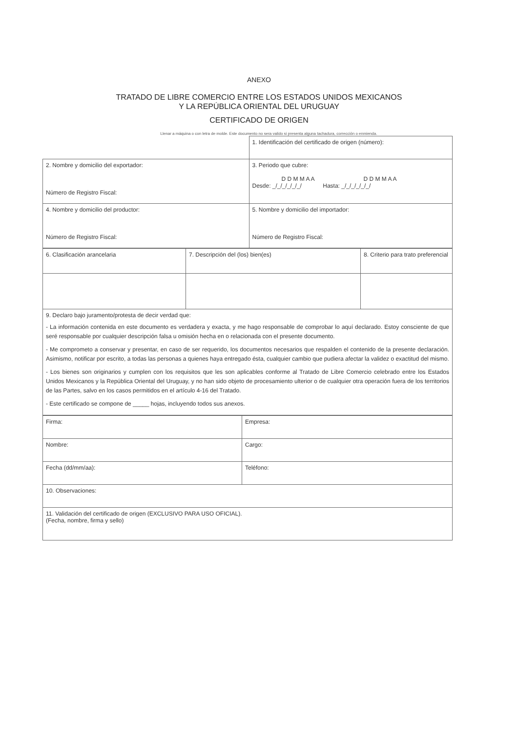ANEXO
TRATADO DE LIBRE COMERCIO ENTRE LOS ESTADOS UNIDOS MEXICANOS
Y LA REPÚBLICA ORIENTAL DEL URUGUAY
CERTIFICADO DE ORIGEN
Llenar a máquina o con letra de molde. Este documento no sera valido si presenta alguna tachadura, corrección o enmienda.
| | 1. Identificación del certificado de origen (número): |
| 2. Nombre y domicilio del exportador: Número de Registro Fiscal: | 3. Periodo que cubre: D D M M A A D D M M A A Desde: _/_/_/_/_/_/ Hasta: _/_/_/_/_/_/ |
| 4. Nombre y domicilio del productor: Número de Registro Fiscal: | 5. Nombre y domicilio del importador: Número de Registro Fiscal: |
| 6. Clasificación arancelaria | 7. Descripción del (los) bien(es) | 8. Criterio para trato preferencial |
| 9. Declaro bajo juramento/protesta de decir verdad que: - La información contenida en este documento es verdadera y exacta, y me hago responsable de comprobar lo aquí declarado. Estoy consciente de que seré responsable por cualquier descripción falsa u omisión hecha en o relacionada con el presente documento. - Me comprometo a conservar y presentar, en caso de ser requerido, los documentos necesarios que respalden el contenido de la presente declaración. Asimismo, notificar por escrito, a todas las personas a quienes haya entregado ésta, cualquier cambio que pudiera afectar la validez o exactitud del mismo. - Los bienes son originarios y cumplen con los requisitos que les son aplicables conforme al Tratado de Libre Comercio celebrado entre los Estados Unidos Mexicanos y la República Oriental del Uruguay, y no han sido objeto de procesamiento ulterior o de cualquier otra operación fuera de los territorios de las Partes, salvo en los casos permitidos en el artículo 4-16 del Tratado. - Este certificado se compone de _____ hojas, incluyendo todos sus anexos. | | |
| Firma: | Empresa: |
| Nombre: | Cargo: |
| Fecha (dd/mm/aa): | Teléfono: |
| 10. Observaciones: | |
| 11. Validación del certificado de origen (EXCLUSIVO PARA USO OFICIAL). (Fecha, nombre, firma y sello) | |